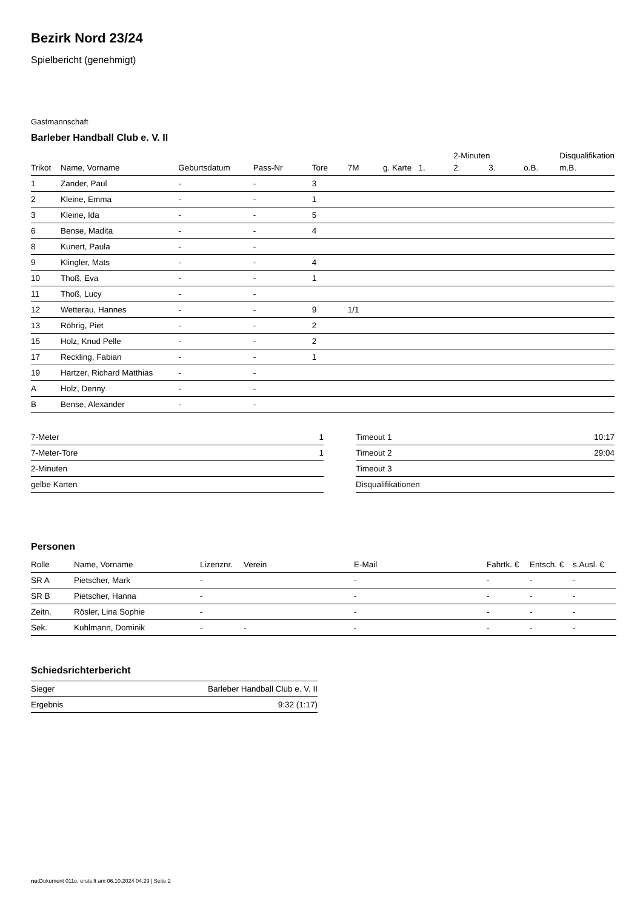Bezirk Nord 23/24
Spielbericht (genehmigt)
Gastmannschaft
Barleber Handball Club e. V. II
| | | | | | | | | 2-Minuten | | | Disqualifikation |
| --- | --- | --- | --- | --- | --- | --- | --- | --- | --- | --- | --- |
| Trikot | Name, Vorname | Geburtsdatum | Pass-Nr | Tore | 7M | g. Karte | 1. | 2. | 3. | o.B. | m.B. |
| 1 | Zander, Paul | - | - | 3 | | | | | | | |
| 2 | Kleine, Emma | - | - | 1 | | | | | | | |
| 3 | Kleine, Ida | - | - | 5 | | | | | | | |
| 6 | Bense, Madita | - | - | 4 | | | | | | | |
| 8 | Kunert, Paula | - | - | | | | | | | | |
| 9 | Klingler, Mats | - | - | 4 | | | | | | | |
| 10 | Thoß, Eva | - | - | 1 | | | | | | | |
| 11 | Thoß, Lucy | - | - | | | | | | | | |
| 12 | Wetterau, Hannes | - | - | 9 | 1/1 | | | | | | |
| 13 | Röhrig, Piet | - | - | 2 | | | | | | | |
| 15 | Holz, Knud Pelle | - | - | 2 | | | | | | | |
| 17 | Reckling, Fabian | - | - | 1 | | | | | | | |
| 19 | Hartzer, Richard Matthias | - | - | | | | | | | | |
| A | Holz, Denny | - | - | | | | | | | | |
| B | Bense, Alexander | - | - | | | | | | | | |
| 7-Meter | 1 |
| 7-Meter-Tore | 1 |
| 2-Minuten | |
| gelbe Karten | |
| Timeout 1 | 10:17 |
| Timeout 2 | 29:04 |
| Timeout 3 | |
| Disqualifikationen | |
Personen
| Rolle | Name, Vorname | Lizenznr. | Verein | E-Mail | Fahrtk. € | Entsch. € | s.Ausl. € |
| --- | --- | --- | --- | --- | --- | --- | --- |
| SR A | Pietscher, Mark | - | | - | - | - | - |
| SR B | Pietscher, Hanna | - | | - | - | - | - |
| Zeitn. | Rösler, Lina Sophie | - | | - | - | - | - |
| Sek. | Kuhlmann, Dominik | - | - | - | - | - | - |
Schiedsrichterbericht
| Sieger | Barleber Handball Club e. V. II |
| Ergebnis | 9:32 (1:17) |
nu.Dokument 011e, erstellt am 06.10.2024 04:29 | Seite 2